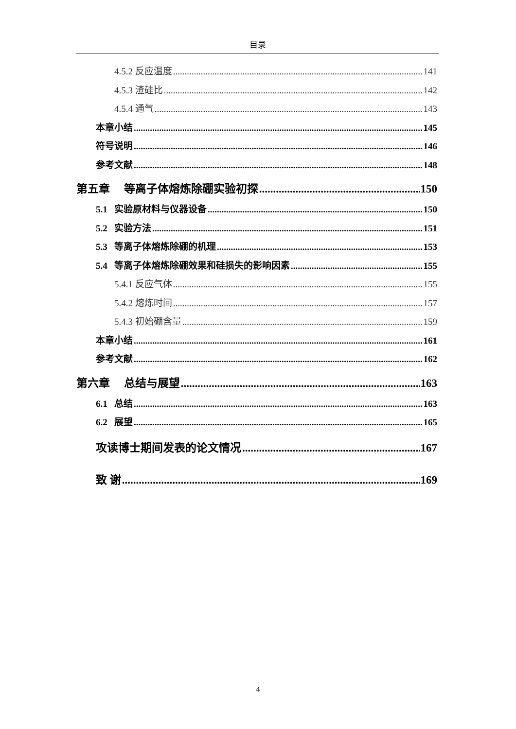目录
4.5.2 反应温度 141
4.5.3 渣硅比 142
4.5.4 通气 143
本章小结 145
符号说明 146
参考文献 148
第五章 等离子体熔炼除硼实验初探 150
5.1 实验原材料与仪器设备 150
5.2 实验方法 151
5.3 等离子体熔炼除硼的机理 153
5.4 等离子体熔炼除硼效果和硅损失的影响因素 155
5.4.1 反应气体 155
5.4.2 熔炼时间 157
5.4.3 初始硼含量 159
本章小结 161
参考文献 162
第六章 总结与展望 163
6.1 总结 163
6.2 展望 165
攻读博士期间发表的论文情况 167
致 谢 169
4